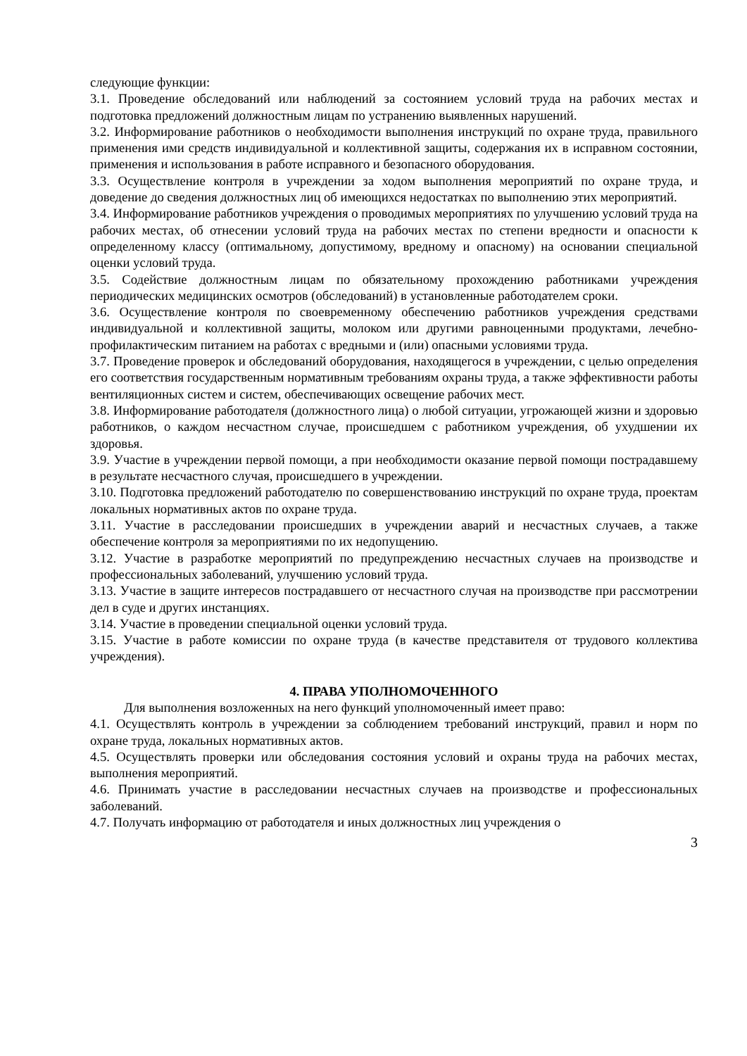следующие функции:
3.1. Проведение обследований или наблюдений за состоянием условий труда на рабочих местах и подготовка предложений должностным лицам по устранению выявленных нарушений.
3.2. Информирование работников о необходимости выполнения инструкций по охране труда, правильного применения ими средств индивидуальной и коллективной защиты, содержания их в исправном состоянии, применения и использования в работе исправного и безопасного оборудования.
3.3. Осуществление контроля в учреждении за ходом выполнения мероприятий по охране труда, и доведение до сведения должностных лиц об имеющихся недостатках по выполнению этих мероприятий.
3.4. Информирование работников учреждения о проводимых мероприятиях по улучшению условий труда на рабочих местах, об отнесении условий труда на рабочих местах по степени вредности и опасности к определенному классу (оптимальному, допустимому, вредному и опасному) на основании специальной оценки условий труда.
3.5. Содействие должностным лицам по обязательному прохождению работниками учреждения периодических медицинских осмотров (обследований) в установленные работодателем сроки.
3.6. Осуществление контроля по своевременному обеспечению работников учреждения средствами индивидуальной и коллективной защиты, молоком или другими равноценными продуктами, лечебно-профилактическим питанием на работах с вредными и (или) опасными условиями труда.
3.7. Проведение проверок и обследований оборудования, находящегося в учреждении, с целью определения его соответствия государственным нормативным требованиям охраны труда, а также эффективности работы вентиляционных систем и систем, обеспечивающих освещение рабочих мест.
3.8. Информирование работодателя (должностного лица) о любой ситуации, угрожающей жизни и здоровью работников, о каждом несчастном случае, происшедшем с работником учреждения, об ухудшении их здоровья.
3.9. Участие в учреждении первой помощи, а при необходимости оказание первой помощи пострадавшему в результате несчастного случая, происшедшего в учреждении.
3.10. Подготовка предложений работодателю по совершенствованию инструкций по охране труда, проектам локальных нормативных актов по охране труда.
3.11. Участие в расследовании происшедших в учреждении аварий и несчастных случаев, а также обеспечение контроля за мероприятиями по их недопущению.
3.12. Участие в разработке мероприятий по предупреждению несчастных случаев на производстве и профессиональных заболеваний, улучшению условий труда.
3.13. Участие в защите интересов пострадавшего от несчастного случая на производстве при рассмотрении дел в суде и других инстанциях.
3.14. Участие в проведении специальной оценки условий труда.
3.15. Участие в работе комиссии по охране труда (в качестве представителя от трудового коллектива учреждения).
4. ПРАВА УПОЛНОМОЧЕННОГО
Для выполнения возложенных на него функций уполномоченный имеет право:
4.1. Осуществлять контроль в учреждении за соблюдением требований инструкций, правил и норм по охране труда, локальных нормативных актов.
4.5. Осуществлять проверки или обследования состояния условий и охраны труда на рабочих местах, выполнения мероприятий.
4.6. Принимать участие в расследовании несчастных случаев на производстве и профессиональных заболеваний.
4.7. Получать информацию от работодателя и иных должностных лиц учреждения о
3